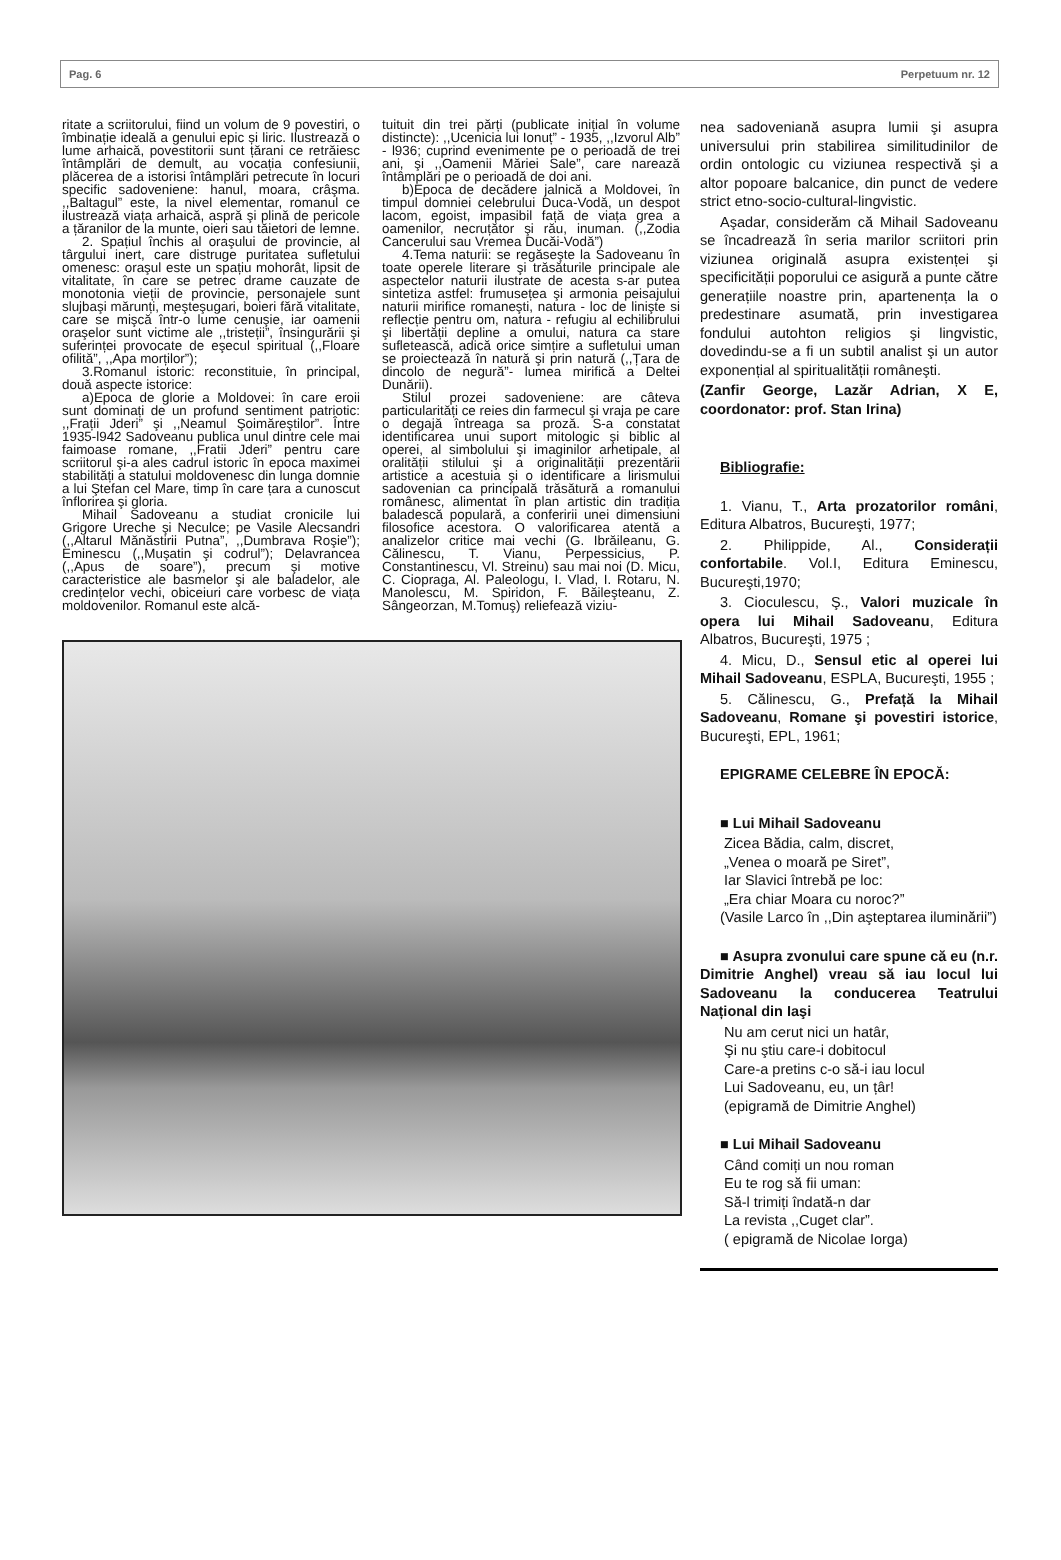Pag. 6 Perpetuum nr. 12
ritate a scriitorului, fiind un volum de 9 povestiri, o îmbinație ideală a genului epic și liric. Ilustrează o lume arhaică, povestitorii sunt țărani ce retrăiesc întâmplări de demult, au vocația confesiunii, plăcerea de a istorisi întâmplări petrecute în locuri specific sadoveniene: hanul, moara, crâşma. ,,Baltagul” este, la nivel elementar, romanul ce ilustrează viața arhaică, aspră şi plină de pericole a țăranilor de la munte, oieri sau tăietori de lemne.
2. Spațiul închis al oraşului de provincie, al târgului inert, care distruge puritatea sufletului omenesc: oraşul este un spațiu mohorât, lipsit de vitalitate, în care se petrec drame cauzate de monotonia vieții de provincie, personajele sunt slujbaşi mărunți, meşteşugari, boieri fără vitalitate, care se mişcă într-o lume cenuşie, iar oamenii oraşelor sunt victime ale ,,tristeții”, însingurării şi suferinței provocate de eşecul spiritual (,,Floare ofilită”, ,,Apa morților”);
3.Romanul istoric: reconstituie, în principal, două aspecte istorice:
a)Epoca de glorie a Moldovei: în care eroii sunt dominați de un profund sentiment patriotic: ,,Frații Jderi” şi ,,Neamul Şoimăreştilor”. Între 1935-l942 Sadoveanu publica unul dintre cele mai faimoase romane, ,,Fratii Jderi” pentru care scriitorul şi-a ales cadrul istoric în epoca maximei stabilități a statului moldovenesc din lunga domnie a lui Ştefan cel Mare, timp în care țara a cunoscut înflorirea şi gloria.
Mihail Sadoveanu a studiat cronicile lui Grigore Ureche şi Neculce; pe Vasile Alecsandri (,,Altarul Mănăstirii Putna”, ,,Dumbrava Roşie”); Eminescu (,,Muşatin şi codrul”); Delavrancea (,,Apus de soare”), precum şi motive caracteristice ale basmelor şi ale baladelor, ale credințelor vechi, obiceiuri care vorbesc de viața moldovenilor. Romanul este alcă-
tuituit din trei părți (publicate inițial în volume distincte): ,,Ucenicia lui Ionuț” - 1935, ,,Izvorul Alb” - l936; cuprind evenimente pe o perioadă de trei ani, şi ,,Oamenii Măriei Sale”, care narează întâmplări pe o perioadă de doi ani.
b)Epoca de decădere jalnică a Moldovei, în timpul domniei celebrului Duca-Vodă, un despot lacom, egoist, impasibil față de viața grea a oamenilor, necruțător şi rău, inuman. (,,Zodia Cancerului sau Vremea Ducăi-Vodă”)
4.Tema naturii: se regăseşte la Sadoveanu în toate operele literare şi trăsăturile principale ale aspectelor naturii ilustrate de acesta s-ar putea sintetiza astfel: frumusețea şi armonia peisajului naturii mirifice romaneşti, natura - loc de linişte si reflecție pentru om, natura - refugiu al echilibrului şi libertății depline a omului, natura ca stare sufletească, adică orice simțire a sufletului uman se proiectează în natură şi prin natură (,,Țara de dincolo de negură”- lumea mirifică a Deltei Dunării).
Stilul prozei sadoveniene: are câteva particularități ce reies din farmecul şi vraja pe care o degajă întreaga sa proză. S-a constatat identificarea unui suport mitologic şi biblic al operei, al simbolului şi imaginilor arhetipale, al oralității stilului şi a originalității prezentării artistice a acestuia şi o identificare a lirismului sadovenian ca principală trăsătură a romanului românesc, alimentat în plan artistic din tradiția baladescă populară, a conferirii unei dimensiuni filosofice acestora. O valorificarea atentă a analizelor critice mai vechi (G. Ibrăileanu, G. Călinescu, T. Vianu, Perpessicius, P. Constantinescu, Vl. Streinu) sau mai noi (D. Micu, C. Ciopraga, Al. Paleologu, I. Vlad, I. Rotaru, N. Manolescu, M. Spiridon, F. Băileşteanu, Z. Sângeorzan, M.Tomuş) reliefează viziu-
nea sadoveniană asupra lumii şi asupra universului prin stabilirea similitudinilor de ordin ontologic cu viziunea respectivă şi a altor popoare balcanice, din punct de vedere strict etno-socio-cultural-lingvistic.
Aşadar, considerăm că Mihail Sadoveanu se încadrează în seria marilor scriitori prin viziunea originală asupra existenței şi specificității poporului ce asigură a punte către generațiile noastre prin, apartenența la o predestinare asumată, prin investigarea fondului autohton religios şi lingvistic, dovedindu-se a fi un subtil analist şi un autor exponențial al spiritualității româneşti.
(Zanfir George, Lazăr Adrian, X E, coordonator: prof. Stan Irina)
Bibliografie:
1. Vianu, T., Arta prozatorilor români, Editura Albatros, Bucureşti, 1977;
2. Philippide, Al., Considerații confortabile. Vol.I, Editura Eminescu, Bucureşti,1970;
3. Cioculescu, Ş., Valori muzicale în opera lui Mihail Sadoveanu, Editura Albatros, Bucureşti, 1975 ;
4. Micu, D., Sensul etic al operei lui Mihail Sadoveanu, ESPLA, Bucureşti, 1955 ;
5. Călinescu, G., Prefață la Mihail Sadoveanu, Romane şi povestiri istorice, Bucureşti, EPL, 1961;
EPIGRAME CELEBRE ÎN EPOCĂ:
■ Lui Mihail Sadoveanu
Zicea Bădia, calm, discret,
„Venea o moară pe Siret”,
Iar Slavici întrebă pe loc:
„Era chiar Moara cu noroc?”
(Vasile Larco în ,,Din aşteptarea iluminării”)
■ Asupra zvonului care spune că eu (n.r. Dimitrie Anghel) vreau să iau locul lui Sadoveanu la conducerea Teatrului Național din Iaşi
Nu am cerut nici un hatâr,
Şi nu ştiu care-i dobitocul
Care-a pretins c-o să-i iau locul
Lui Sadoveanu, eu, un țâr!
(epigramă de Dimitrie Anghel)
■ Lui Mihail Sadoveanu
Când comiți un nou roman
Eu te rog să fii uman:
Să-l trimiți îndată-n dar
La revista ,,Cuget clar”.
( epigramă de Nicolae Iorga)